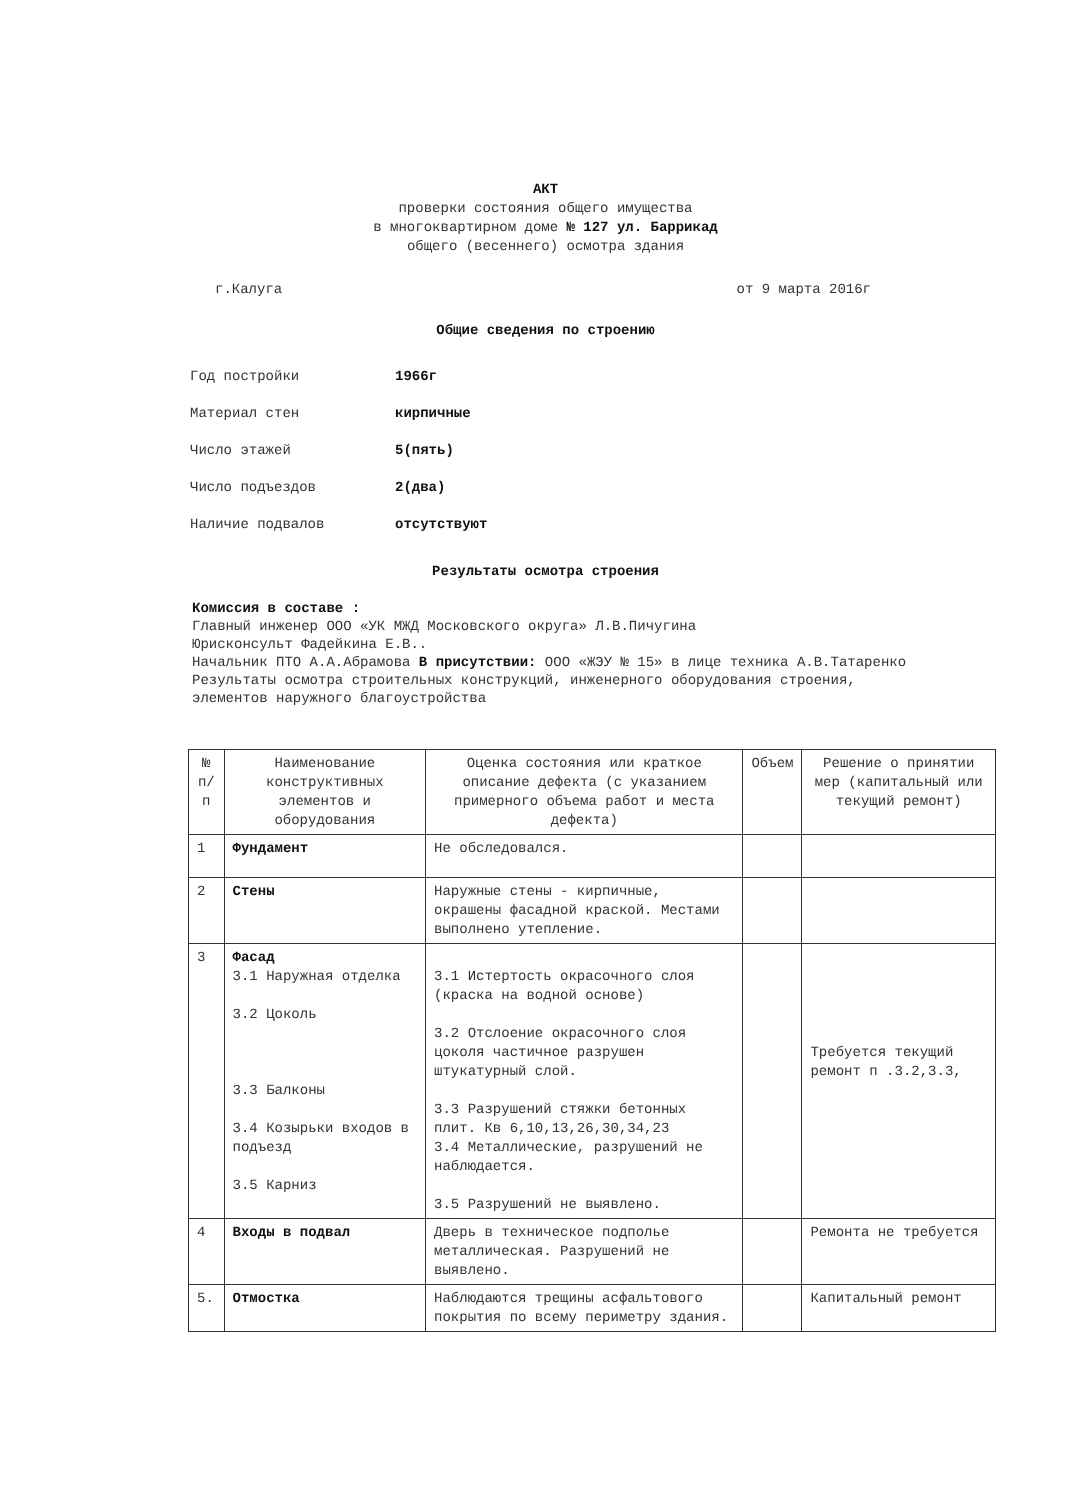АКТ
проверки состояния общего имущества
в многоквартирном доме № 127 ул. Баррикад
общего (весеннего) осмотра здания
г.Калуга от 9 марта 2016г
Общие сведения по строению
Год постройки 1966г
Материал стен кирпичные
Число этажей 5(пять)
Число подъездов 2(два)
Наличие подвалов отсутствуют
Результаты осмотра строения
Комиссия в составе :
Главный инженер ООО «УК МЖД Московского округа» Л.В.Пичугина
Юрисконсульт Фадейкина Е.В..
Начальник ПТО А.А.Абрамова В присутствии: ООО «ЖЭУ № 15» в лице техника А.В.Татаренко
Результаты осмотра строительных конструкций, инженерного оборудования строения, элементов наружного благоустройства
| № п/п | Наименование конструктивных элементов и оборудования | Оценка состояния или краткое описание дефекта (с указанием примерного объема работ и места дефекта) | Объем | Решение о принятии мер (капитальный или текущий ремонт) |
| --- | --- | --- | --- | --- |
| 1 | Фундамент | Не обследовался. | | |
| 2 | Стены | Наружные стены - кирпичные, окрашены фасадной краской. Местами выполнено утепление. | | |
| 3 | Фасад 3.1 Наружная отделка 3.2 Цоколь 3.3 Балконы 3.4 Козырьки входов в подъезд 3.5 Карниз | 3.1 Истертость окрасочного слоя (краска на водной основе) 3.2 Отслоение окрасочного слоя цоколя частичное разрушен штукатурный слой. 3.3 Разрушений стяжки бетонных плит. Кв 6,10,13,26,30,34,23 3.4 Металлические, разрушений не наблюдается. 3.5 Разрушений не выявлено. | | Требуется текущий ремонт п .3.2,3.3, |
| 4 | Входы в подвал | Дверь в техническое подполье металлическая. Разрушений не выявлено. | | Ремонта не требуется |
| 5. | Отмостка | Наблюдаются трещины асфальтового покрытия по всему периметру здания. | | Капитальный ремонт |